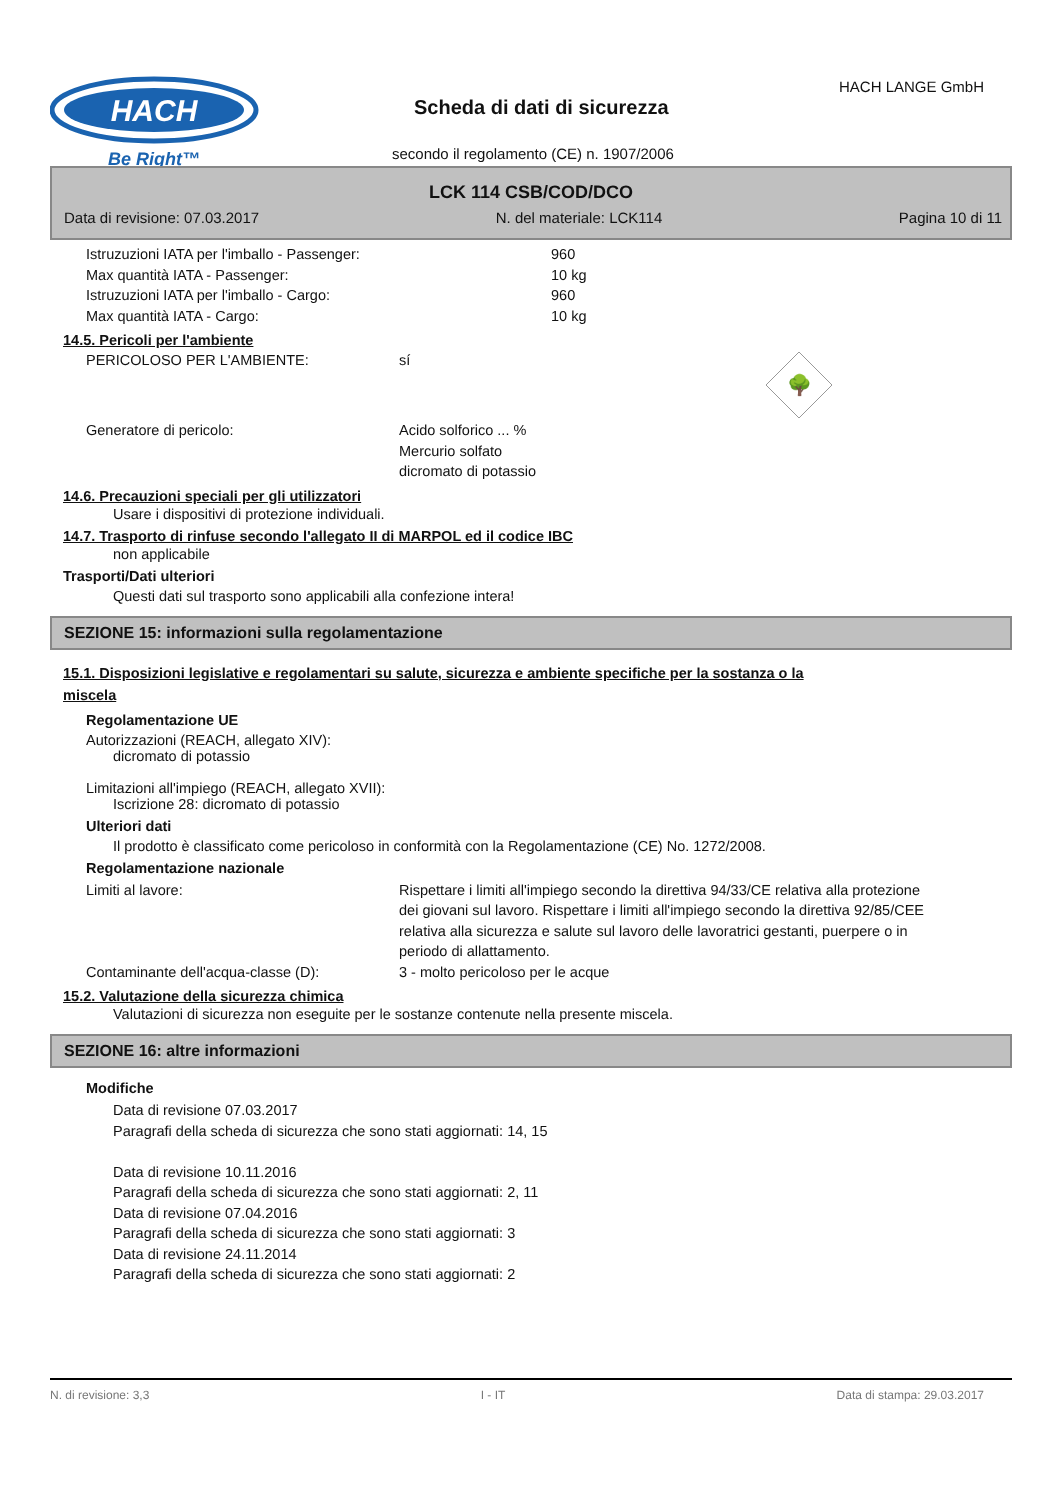HACH
Be Right™
HACH LANGE GmbH
Scheda di dati di sicurezza
secondo il regolamento (CE) n. 1907/2006
LCK 114 CSB/COD/DCO
Data di revisione: 07.03.2017 N. del materiale: LCK114 Pagina 10 di 11
Istruzuzioni IATA per l'imballo - Passenger: 960
Max quantità IATA - Passenger: 10 kg
Istruzuzioni IATA per l'imballo - Cargo: 960
Max quantità IATA - Cargo: 10 kg
14.5. Pericoli per l'ambiente
PERICOLOSO PER L'AMBIENTE: sí
🌳
Generatore di pericolo: Acido solforico ... %
Mercurio solfato
dicromato di potassio
14.6. Precauzioni speciali per gli utilizzatori
Usare i dispositivi di protezione individuali.
14.7. Trasporto di rinfuse secondo l'allegato II di MARPOL ed il codice IBC
non applicabile
Trasporti/Dati ulteriori
Questi dati sul trasporto sono applicabili alla confezione intera!
SEZIONE 15: informazioni sulla regolamentazione
15.1. Disposizioni legislative e regolamentari su salute, sicurezza e ambiente specifiche per la sostanza o la
miscela
Regolamentazione UE
Autorizzazioni (REACH, allegato XIV):
dicromato di potassio
Limitazioni all'impiego (REACH, allegato XVII):
Iscrizione 28: dicromato di potassio
Ulteriori dati
Il prodotto è classificato come pericoloso in conformità con la Regolamentazione (CE) No. 1272/2008.
Regolamentazione nazionale
Limiti al lavore: Rispettare i limiti all'impiego secondo la direttiva 94/33/CE relativa alla protezione dei giovani sul lavoro. Rispettare i limiti all'impiego secondo la direttiva 92/85/CEE relativa alla sicurezza e salute sul lavoro delle lavoratrici gestanti, puerpere o in periodo di allattamento.
Contaminante dell'acqua-classe (D): 3 - molto pericoloso per le acque
15.2. Valutazione della sicurezza chimica
Valutazioni di sicurezza non eseguite per le sostanze contenute nella presente miscela.
SEZIONE 16: altre informazioni
Modifiche
Data di revisione 07.03.2017
Paragrafi della scheda di sicurezza che sono stati aggiornati: 14, 15
Data di revisione 10.11.2016
Paragrafi della scheda di sicurezza che sono stati aggiornati: 2, 11
Data di revisione 07.04.2016
Paragrafi della scheda di sicurezza che sono stati aggiornati: 3
Data di revisione 24.11.2014
Paragrafi della scheda di sicurezza che sono stati aggiornati: 2
N. di revisione: 3,3 I - IT Data di stampa: 29.03.2017